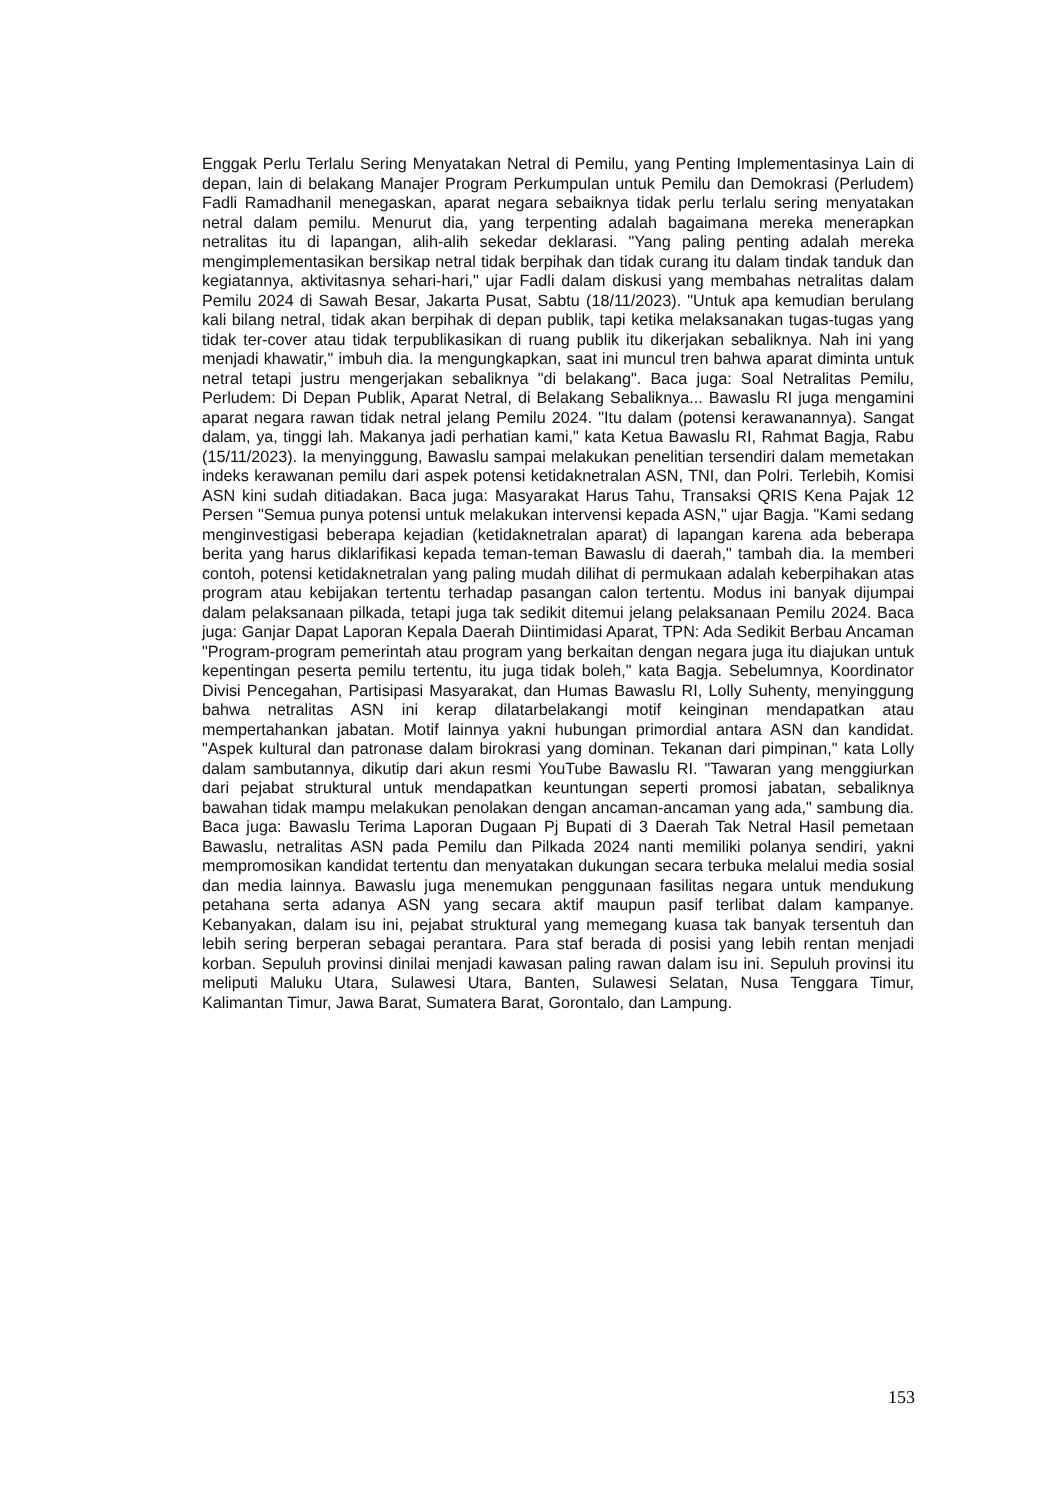Enggak Perlu Terlalu Sering Menyatakan Netral di Pemilu, yang Penting Implementasinya Lain di depan, lain di belakang Manajer Program Perkumpulan untuk Pemilu dan Demokrasi (Perludem) Fadli Ramadhanil menegaskan, aparat negara sebaiknya tidak perlu terlalu sering menyatakan netral dalam pemilu. Menurut dia, yang terpenting adalah bagaimana mereka menerapkan netralitas itu di lapangan, alih-alih sekedar deklarasi. "Yang paling penting adalah mereka mengimplementasikan bersikap netral tidak berpihak dan tidak curang itu dalam tindak tanduk dan kegiatannya, aktivitasnya sehari-hari," ujar Fadli dalam diskusi yang membahas netralitas dalam Pemilu 2024 di Sawah Besar, Jakarta Pusat, Sabtu (18/11/2023). "Untuk apa kemudian berulang kali bilang netral, tidak akan berpihak di depan publik, tapi ketika melaksanakan tugas-tugas yang tidak ter-cover atau tidak terpublikasikan di ruang publik itu dikerjakan sebaliknya. Nah ini yang menjadi khawatir," imbuh dia. Ia mengungkapkan, saat ini muncul tren bahwa aparat diminta untuk netral tetapi justru mengerjakan sebaliknya "di belakang". Baca juga: Soal Netralitas Pemilu, Perludem: Di Depan Publik, Aparat Netral, di Belakang Sebaliknya... Bawaslu RI juga mengamini aparat negara rawan tidak netral jelang Pemilu 2024. "Itu dalam (potensi kerawanannya). Sangat dalam, ya, tinggi lah. Makanya jadi perhatian kami," kata Ketua Bawaslu RI, Rahmat Bagja, Rabu (15/11/2023). Ia menyinggung, Bawaslu sampai melakukan penelitian tersendiri dalam memetakan indeks kerawanan pemilu dari aspek potensi ketidaknetralan ASN, TNI, dan Polri. Terlebih, Komisi ASN kini sudah ditiadakan. Baca juga: Masyarakat Harus Tahu, Transaksi QRIS Kena Pajak 12 Persen "Semua punya potensi untuk melakukan intervensi kepada ASN," ujar Bagja. "Kami sedang menginvestigasi beberapa kejadian (ketidaknetralan aparat) di lapangan karena ada beberapa berita yang harus diklarifikasi kepada teman-teman Bawaslu di daerah," tambah dia. Ia memberi contoh, potensi ketidaknetralan yang paling mudah dilihat di permukaan adalah keberpihakan atas program atau kebijakan tertentu terhadap pasangan calon tertentu. Modus ini banyak dijumpai dalam pelaksanaan pilkada, tetapi juga tak sedikit ditemui jelang pelaksanaan Pemilu 2024. Baca juga: Ganjar Dapat Laporan Kepala Daerah Diintimidasi Aparat, TPN: Ada Sedikit Berbau Ancaman "Program-program pemerintah atau program yang berkaitan dengan negara juga itu diajukan untuk kepentingan peserta pemilu tertentu, itu juga tidak boleh," kata Bagja. Sebelumnya, Koordinator Divisi Pencegahan, Partisipasi Masyarakat, dan Humas Bawaslu RI, Lolly Suhenty, menyinggung bahwa netralitas ASN ini kerap dilatarbelakangi motif keinginan mendapatkan atau mempertahankan jabatan. Motif lainnya yakni hubungan primordial antara ASN dan kandidat. "Aspek kultural dan patronase dalam birokrasi yang dominan. Tekanan dari pimpinan," kata Lolly dalam sambutannya, dikutip dari akun resmi YouTube Bawaslu RI. "Tawaran yang menggiurkan dari pejabat struktural untuk mendapatkan keuntungan seperti promosi jabatan, sebaliknya bawahan tidak mampu melakukan penolakan dengan ancaman-ancaman yang ada," sambung dia. Baca juga: Bawaslu Terima Laporan Dugaan Pj Bupati di 3 Daerah Tak Netral Hasil pemetaan Bawaslu, netralitas ASN pada Pemilu dan Pilkada 2024 nanti memiliki polanya sendiri, yakni mempromosikan kandidat tertentu dan menyatakan dukungan secara terbuka melalui media sosial dan media lainnya. Bawaslu juga menemukan penggunaan fasilitas negara untuk mendukung petahana serta adanya ASN yang secara aktif maupun pasif terlibat dalam kampanye. Kebanyakan, dalam isu ini, pejabat struktural yang memegang kuasa tak banyak tersentuh dan lebih sering berperan sebagai perantara. Para staf berada di posisi yang lebih rentan menjadi korban. Sepuluh provinsi dinilai menjadi kawasan paling rawan dalam isu ini. Sepuluh provinsi itu meliputi Maluku Utara, Sulawesi Utara, Banten, Sulawesi Selatan, Nusa Tenggara Timur, Kalimantan Timur, Jawa Barat, Sumatera Barat, Gorontalo, dan Lampung.
153